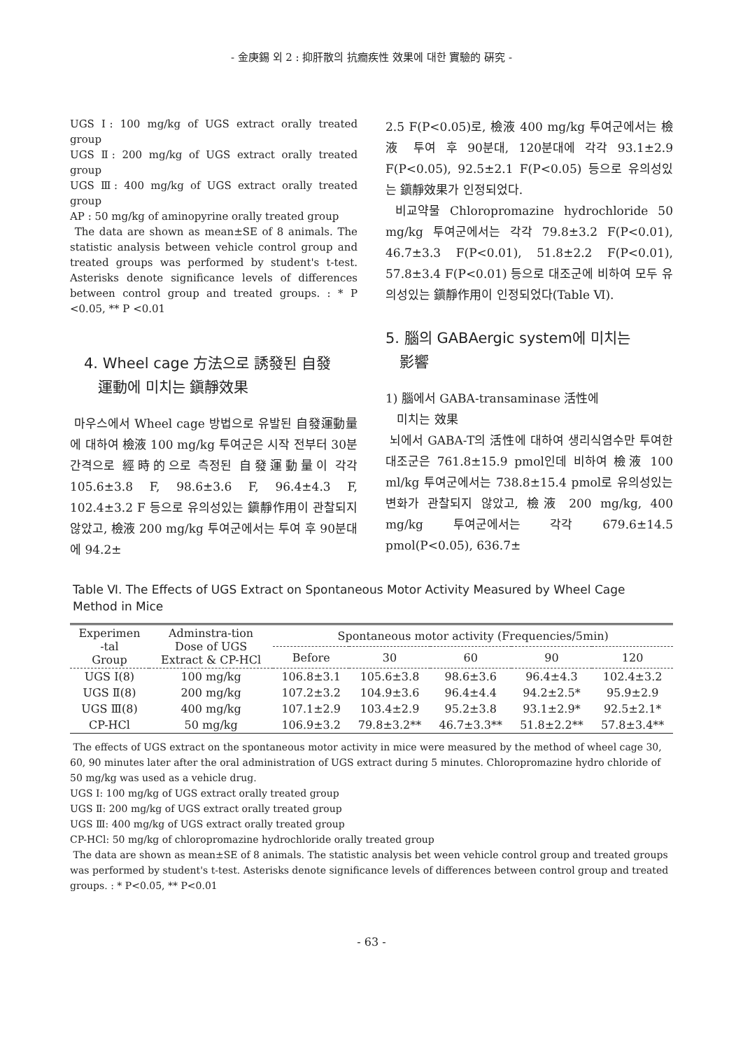- 金庚錫 외 2 : 抑肝散의 抗癎疾性 效果에 대한 實驗的 硏究 -
UGS Ⅰ: 100 mg/kg of UGS extract orally treated group
UGS Ⅱ: 200 mg/kg of UGS extract orally treated group
UGS Ⅲ: 400 mg/kg of UGS extract orally treated group
AP : 50 mg/kg of aminopyrine orally treated group
The data are shown as mean±SE of 8 animals. The statistic analysis between vehicle control group and treated groups was performed by student's t-test. Asterisks denote significance levels of differences between control group and treated groups. : * P <0.05, ** P <0.01
4. Wheel cage 方法으로 誘發된 自發
運動에 미치는 鎭靜效果
마우스에서 Wheel cage 방법으로 유발된 自發運動量에 대하여 檢液 100 mg/kg 투여군은 시작 전부터 30분 간격으로 經時的으로 측정된 自發運動量이 각각 105.6±3.8 F, 98.6±3.6 F, 96.4±4.3 F, 102.4±3.2 F 등으로 유의성있는 鎭靜作用이 관찰되지 않았고, 檢液 200 mg/kg 투여군에서는 투여 후 90분대에 94.2±
2.5 F(P<0.05)로, 檢液 400 mg/kg 투여군에서는 檢液 투여 후 90분대, 120분대에 각각 93.1±2.9 F(P<0.05), 92.5±2.1 F(P<0.05) 등으로 유의성있는 鎭靜效果가 인정되었다.
비교약물 Chloropromazine hydrochloride 50 mg/kg 투여군에서는 각각 79.8±3.2 F(P<0.01), 46.7±3.3 F(P<0.01), 51.8±2.2 F(P<0.01), 57.8±3.4 F(P<0.01) 등으로 대조군에 비하여 모두 유의성있는 鎭靜作用이 인정되었다(Table Ⅵ).
5. 腦의 GABAergic system에 미치는
影響
1) 腦에서 GABA-transaminase 活性에
미치는 效果
뇌에서 GABA-T의 活性에 대하여 생리식염수만 투여한 대조군은 761.8±15.9 pmol인데 비하여 檢液 100 ml/kg 투여군에서는 738.8±15.4 pmol로 유의성있는 변화가 관찰되지 않았고, 檢液 200 mg/kg, 400 mg/kg 투여군에서는 각각 679.6±14.5 pmol(P<0.05), 636.7±
Table Ⅵ. The Effects of UGS Extract on Spontaneous Motor Activity Measured by Wheel Cage Method in Mice
| Experimen -tal Group | Adminstra-tion Dose of UGS Extract & CP-HCl | Spontaneous motor activity (Frequencies/5min) | | | | |
| --- | --- | --- | --- | --- | --- | --- |
| | | Before | 30 | 60 | 90 | 120 |
| UGS Ⅰ(8) | 100 mg/kg | 106.8±3.1 | 105.6±3.8 | 98.6±3.6 | 96.4±4.3 | 102.4±3.2 |
| UGS Ⅱ(8) | 200 mg/kg | 107.2±3.2 | 104.9±3.6 | 96.4±4.4 | 94.2±2.5* | 95.9±2.9 |
| UGS Ⅲ(8) | 400 mg/kg | 107.1±2.9 | 103.4±2.9 | 95.2±3.8 | 93.1±2.9* | 92.5±2.1* |
| CP-HCl | 50 mg/kg | 106.9±3.2 | 79.8±3.2** | 46.7±3.3** | 51.8±2.2** | 57.8±3.4** |
The effects of UGS extract on the spontaneous motor activity in mice were measured by the method of wheel cage 30, 60, 90 minutes later after the oral administration of UGS extract during 5 minutes. Chloropromazine hydro chloride of 50 mg/kg was used as a vehicle drug.
UGS Ⅰ: 100 mg/kg of UGS extract orally treated group
UGS Ⅱ: 200 mg/kg of UGS extract orally treated group
UGS Ⅲ: 400 mg/kg of UGS extract orally treated group
CP-HCl: 50 mg/kg of chloropromazine hydrochloride orally treated group
The data are shown as mean±SE of 8 animals. The statistic analysis bet ween vehicle control group and treated groups was performed by student's t-test. Asterisks denote significance levels of differences between control group and treated groups. : * P<0.05, ** P<0.01
- 63 -